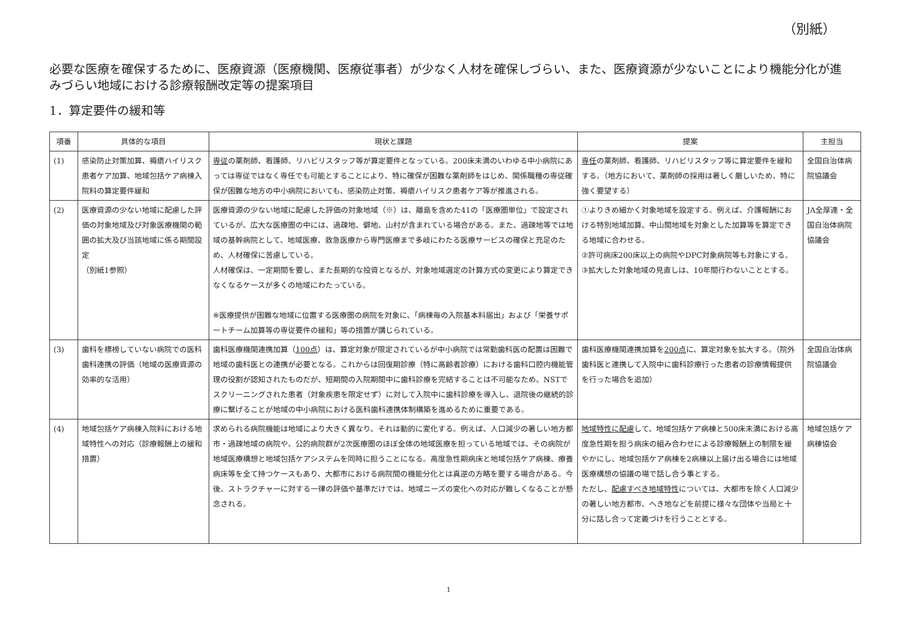（別紙）
必要な医療を確保するために、医療資源（医療機関、医療従事者）が少なく人材を確保しづらい、また、医療資源が少ないことにより機能分化が進みづらい地域における診療報酬改定等の提案項目
1．算定要件の緩和等
| 項番 | 具体的な項目 | 現状と課題 | 提案 | 主担当 |
| --- | --- | --- | --- | --- |
| (1) | 感染防止対策加算、褥瘡ハイリスク患者ケア加算、地域包括ケア病棟入院料の算定要件緩和 | 専従 の薬剤師、看護師、リハビリスタッフ等が算定要件となっている。200床未満のいわゆる中小病院にあっては専従ではなく専任でも可能とすることにより、特に確保が困難な薬剤師をはじめ、関係職種の専従確保が困難な地方の中小病院においても、感染防止対策、褥瘡ハイリスク患者ケア等が推進される。 | 専任 の薬剤師、看護師、リハビリスタッフ等に算定要件を緩和する。（地方において、薬剤師の採用は著しく厳しいため、特に強く要望する） | 全国自治体病院協議会 |
| (2) | 医療資源の少ない地域に配慮した評価の対象地域及び対象医療機関の範囲の拡大及び当該地域に係る期間設定 （別紙1参照） | 医療資源の少ない地域に配慮した評価の対象地域（※）は、離島を含めた41の「医療圏単位」で設定されているが、広大な医療圏の中には、過疎地、僻地、山村が含まれている場合がある。また、過疎地等では地域の基幹病院として、地域医療、救急医療から専門医療まで多岐にわたる医療サービスの確保と充足のため、人材確保に苦慮している。 人材確保は、一定期間を要し、また長期的な投資となるが、対象地域選定の計算方式の変更により算定できなくなるケースが多くの地域にわたっている。 ※医療提供が困難な地域に位置する医療圏の病院を対象に、「病棟毎の入院基本料届出」および「栄養サポートチーム加算等の専従要件の緩和」等の措置が講じられている。 | ①よりきめ細かく対象地域を設定する。例えば、介護報酬における特別地域加算、中山間地域を対象とした加算等を算定できる地域に合わせる。 ②許可病床200床以上の病院やDPC対象病院等も対象にする。 ③拡大した対象地域の見直しは、10年間行わないこととする。 | JA全厚連・全国自治体病院協議会 |
| (3) | 歯科を標榜していない病院での医科歯科連携の評価（地域の医療資源の効率的な活用） | 歯科医療機関連携加算（ 100点 ）は、算定対象が限定されているが中小病院では常勤歯科医の配置は困難で地域の歯科医との連携が必要となる。これからは回復期診療（特に高齢者診療）における歯科口腔内機能管理の役割が認知されたものだが、短期間の入院期間中に歯科診療を完結することは不可能なため、NSTでスクリーニングされた患者（対象疾患を限定せず）に対して入院中に歯科診療を導入し、退院後の継続的診療に繋げることが地域の中小病院における医科歯科連携体制構築を進めるために重要である。 | 歯科医療機関連携加算を 200点 に、算定対象を拡大する。（院外歯科医と連携して入院中に歯科診療行った患者の診療情報提供を行った場合を追加） | 全国自治体病院協議会 |
| (4) | 地域包括ケア病棟入院料における地域特性への対応（診療報酬上の緩和措置） | 求められる病院機能は地域により大きく異なり、それは動的に変化する。例えば、人口減少の著しい地方都市・過疎地域の病院や、公的病院群が2次医療圏のほぼ全体の地域医療を担っている地域では、その病院が地域医療構想と地域包括ケアシステムを同時に担うことになる。高度急性期病床と地域包括ケア病棟、療養病床等を全て持つケースもあり、大都市における病院間の機能分化とは真逆の方略を要する場合がある。今後、ストラクチャーに対する一律の評価や基準だけでは、地域ニーズの変化への対応が難しくなることが懸念される。 | 地域特性に配慮 して、地域包括ケア病棟と500床未満における高度急性期を担う病床の組み合わせによる診療報酬上の制限を緩やかにし、地域包括ケア病棟を2病棟以上届け出る場合には地域医療構想の協議の場で話し合う事とする。 ただし、 配慮すべき地域特性 については、大都市を除く人口減少の著しい地方都市、へき地などを前提に様々な団体や当局と十分に話し合って定義づけを行うこととする。 | 地域包括ケア病棟協会 |
1